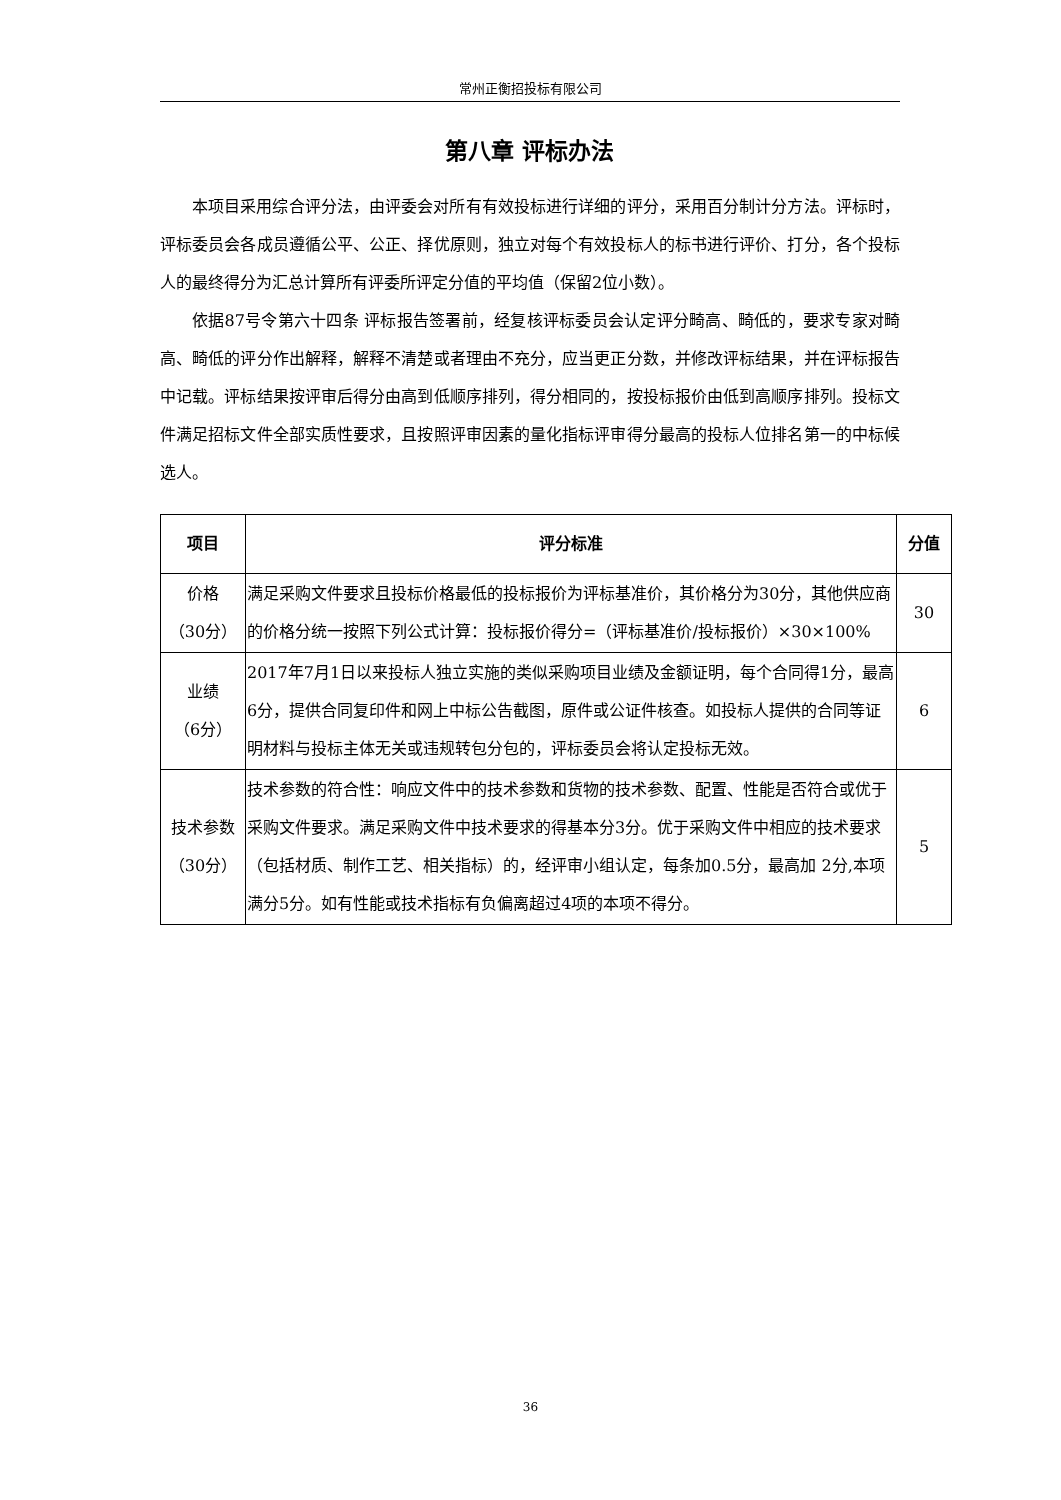常州正衡招投标有限公司
第八章 评标办法
本项目采用综合评分法，由评委会对所有有效投标进行详细的评分，采用百分制计分方法。评标时，评标委员会各成员遵循公平、公正、择优原则，独立对每个有效投标人的标书进行评价、打分，各个投标人的最终得分为汇总计算所有评委所评定分值的平均值（保留2位小数）。
依据87号令第六十四条 评标报告签署前，经复核评标委员会认定评分畸高、畸低的，要求专家对畸高、畸低的评分作出解释，解释不清楚或者理由不充分，应当更正分数，并修改评标结果，并在评标报告中记载。评标结果按评审后得分由高到低顺序排列，得分相同的，按投标报价由低到高顺序排列。投标文件满足招标文件全部实质性要求，且按照评审因素的量化指标评审得分最高的投标人位排名第一的中标候选人。
| 项目 | 评分标准 | 分值 |
| --- | --- | --- |
| 价格 （30分） | 满足采购文件要求且投标价格最低的投标报价为评标基准价，其价格分为30分，其他供应商的价格分统一按照下列公式计算：投标报价得分=（评标基准价/投标报价）×30×100% | 30 |
| 业绩 （6分） | 2017年7月1日以来投标人独立实施的类似采购项目业绩及金额证明，每个合同得1分，最高6分，提供合同复印件和网上中标公告截图，原件或公证件核查。如投标人提供的合同等证明材料与投标主体无关或违规转包分包的，评标委员会将认定投标无效。 | 6 |
| 技术参数 （30分） | 技术参数的符合性：响应文件中的技术参数和货物的技术参数、配置、性能是否符合或优于采购文件要求。满足采购文件中技术要求的得基本分3分。优于采购文件中相应的技术要求（包括材质、制作工艺、相关指标）的，经评审小组认定，每条加0.5分，最高加 2分,本项满分5分。如有性能或技术指标有负偏离超过4项的本项不得分。 | 5 |
36